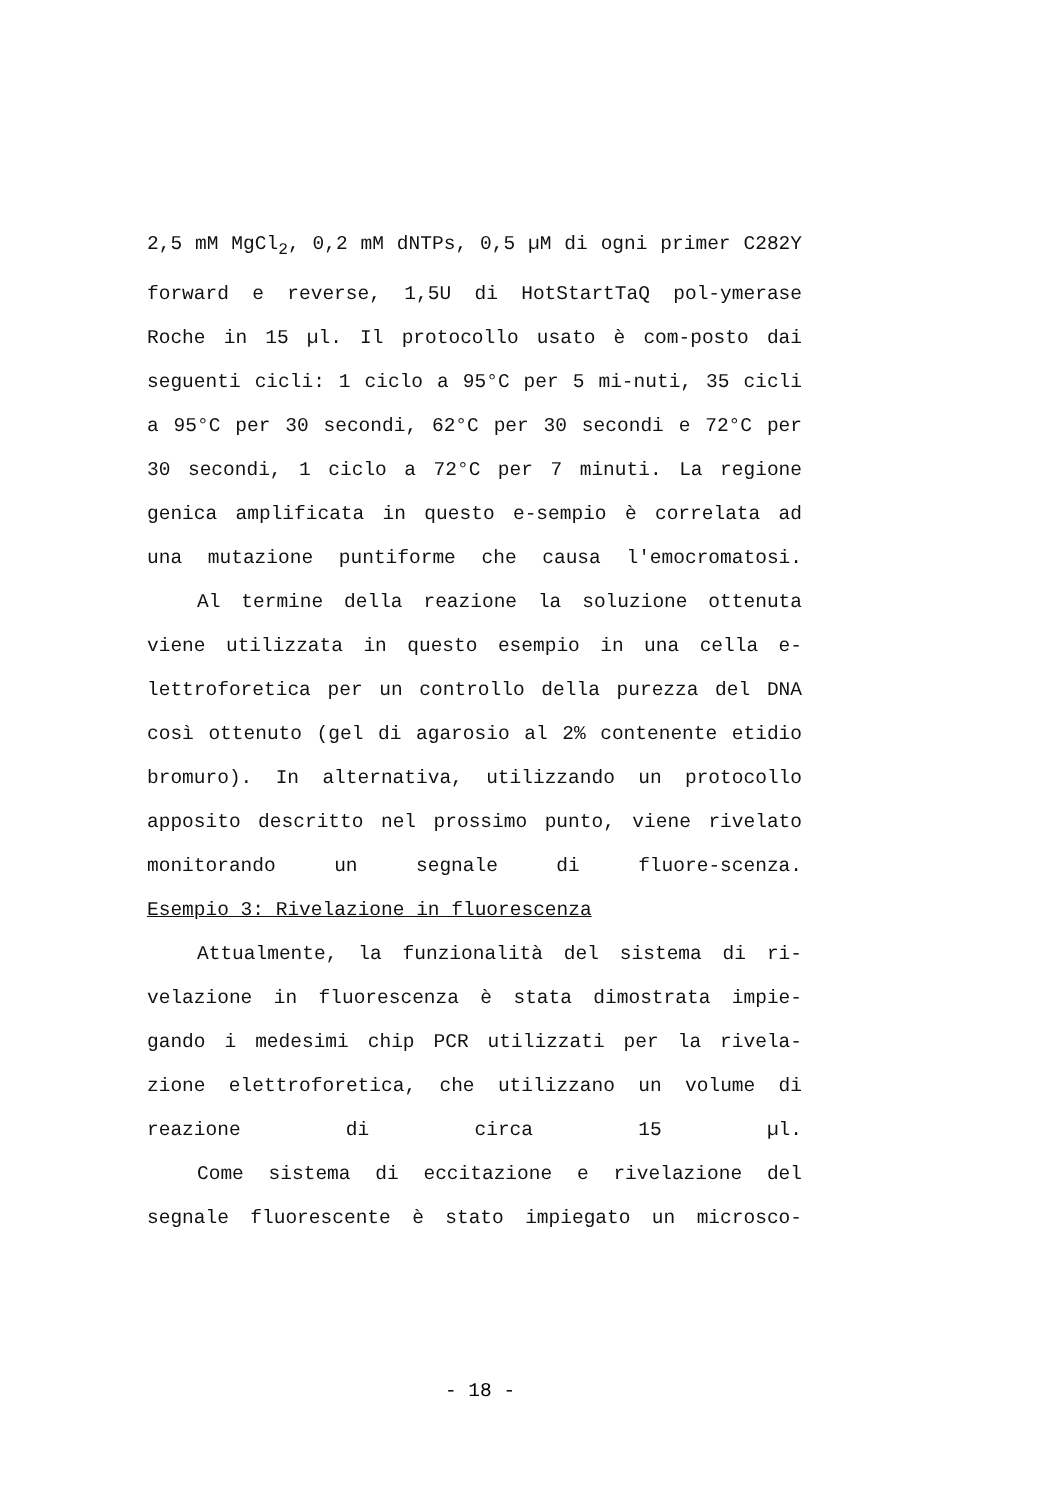2,5 mM MgCl<sub>2</sub>, 0,2 mM dNTPs, 0,5 µM di ogni primer C282Y forward e reverse, 1,5U di HotStartTaQ pol-ymerase Roche in 15 µl. Il protocollo usato è com-posto dai seguenti cicli: 1 ciclo a 95°C per 5 mi-nuti, 35 cicli a 95°C per 30 secondi, 62°C per 30 secondi e 72°C per 30 secondi, 1 ciclo a 72°C per 7 minuti. La regione genica amplificata in questo e-sempio è correlata ad una mutazione puntiforme che causa l'emocromatosi.
Al termine della reazione la soluzione ottenuta viene utilizzata in questo esempio in una cella e-lettroforetica per un controllo della purezza del DNA così ottenuto (gel di agarosio al 2% contenente etidio bromuro). In alternativa, utilizzando un protocollo apposito descritto nel prossimo punto, viene rivelato monitorando un segnale di fluore-scenza.
Esempio 3: Rivelazione in fluorescenza
Attualmente, la funzionalità del sistema di ri-velazione in fluorescenza è stata dimostrata impie-gando i medesimi chip PCR utilizzati per la rivela-zione elettroforetica, che utilizzano un volume di reazione di circa 15 µl.
Come sistema di eccitazione e rivelazione del segnale fluorescente è stato impiegato un microsco-
- 18 -